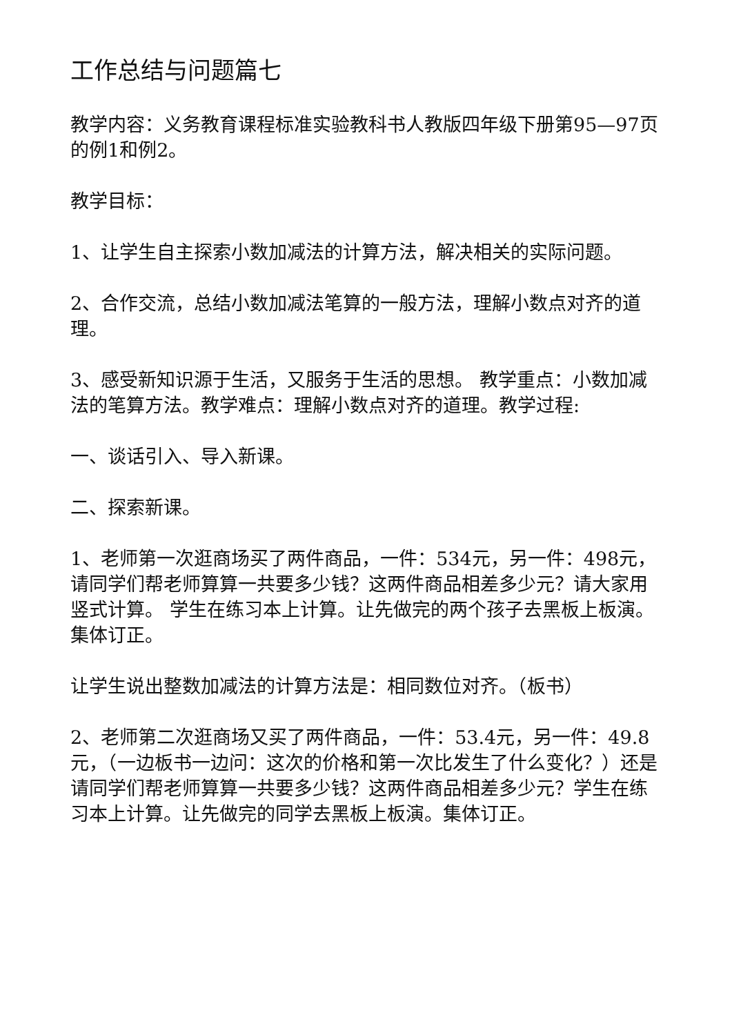工作总结与问题篇七
教学内容：义务教育课程标准实验教科书人教版四年级下册第95—97页的例1和例2。
教学目标：
1、让学生自主探索小数加减法的计算方法，解决相关的实际问题。
2、合作交流，总结小数加减法笔算的一般方法，理解小数点对齐的道理。
3、感受新知识源于生活，又服务于生活的思想。 教学重点：小数加减法的笔算方法。教学难点：理解小数点对齐的道理。教学过程:
一、谈话引入、导入新课。
二、探索新课。
1、老师第一次逛商场买了两件商品，一件：534元，另一件：498元，请同学们帮老师算算一共要多少钱？这两件商品相差多少元？请大家用竖式计算。 学生在练习本上计算。让先做完的两个孩子去黑板上板演。集体订正。
让学生说出整数加减法的计算方法是：相同数位对齐。（板书）
2、老师第二次逛商场又买了两件商品，一件：53.4元，另一件：49.8元，（一边板书一边问：这次的价格和第一次比发生了什么变化？）还是请同学们帮老师算算一共要多少钱？这两件商品相差多少元？学生在练习本上计算。让先做完的同学去黑板上板演。集体订正。